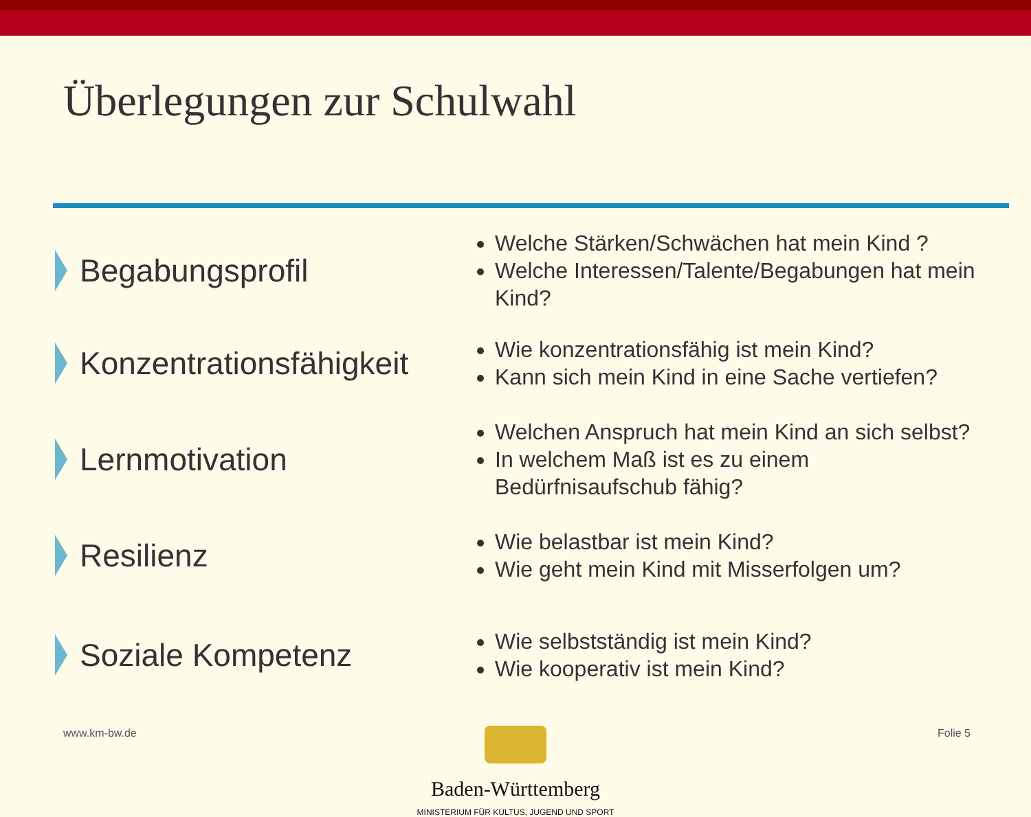Überlegungen zur Schulwahl
Begabungsprofil
Welche Stärken/Schwächen hat mein Kind ?
Welche Interessen/Talente/Begabungen hat mein Kind?
Konzentrationsfähigkeit
Wie konzentrationsfähig ist mein Kind?
Kann sich mein Kind in eine Sache vertiefen?
Lernmotivation
Welchen Anspruch hat mein Kind an sich selbst?
In welchem Maß ist es zu einem Bedürfnisaufschub fähig?
Resilienz
Wie belastbar ist mein Kind?
Wie geht mein Kind mit Misserfolgen um?
Soziale Kompetenz
Wie selbstständig ist mein Kind?
Wie kooperativ ist mein Kind?
www.km-bw.de Folie 5
Baden-Württemberg
MINISTERIUM FÜR KULTUS, JUGEND UND SPORT